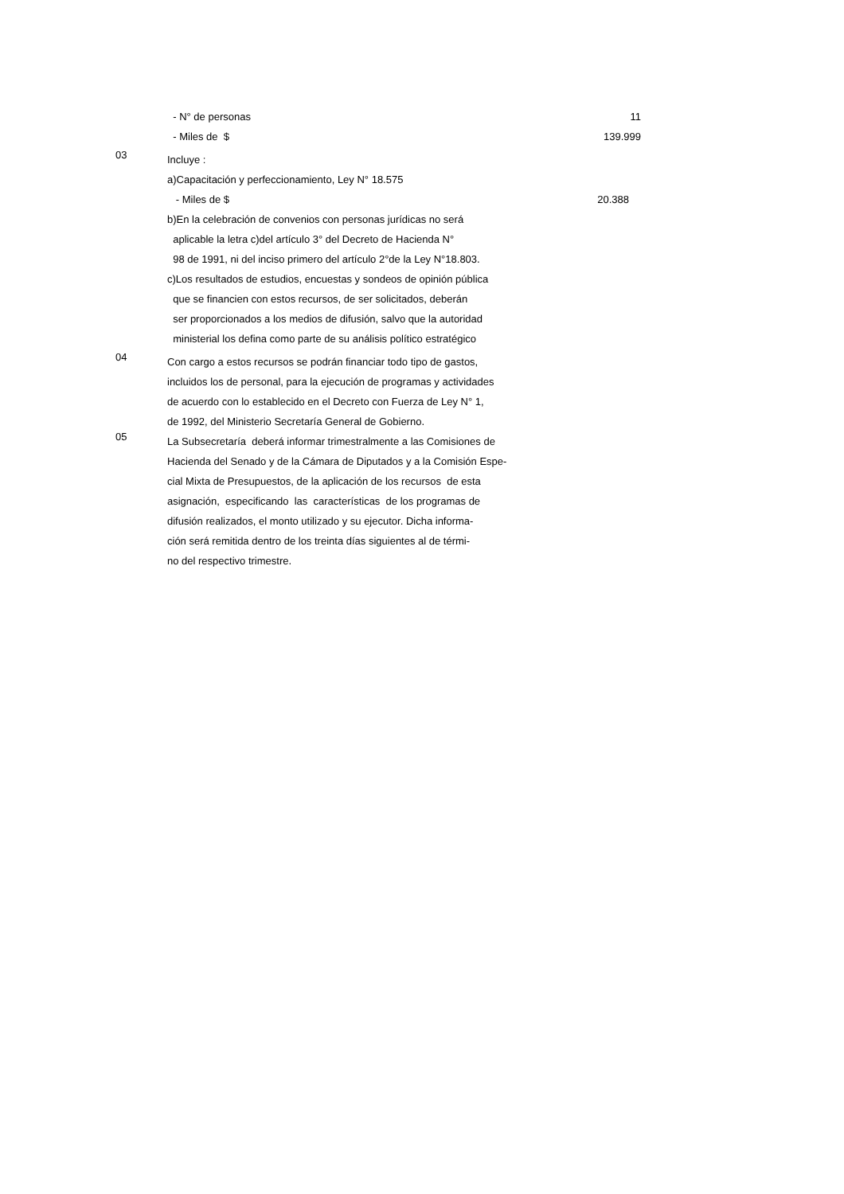- N° de personas
11
- Miles de $
139.999
03
Incluye :
a)Capacitación y perfeccionamiento, Ley N° 18.575
- Miles de $
20.388
b)En la celebración de convenios con personas jurídicas no será
aplicable la letra c)del artículo 3° del Decreto de Hacienda N°
98 de 1991, ni del inciso primero del artículo 2°de la Ley N°18.803.
c)Los resultados de estudios, encuestas y sondeos de opinión pública
que se financien con estos recursos, de ser solicitados, deberán
ser proporcionados a los medios de difusión, salvo que la autoridad
ministerial los defina como parte de su análisis político estratégico
04
Con cargo a estos recursos se podrán financiar todo tipo de gastos,
incluidos los de personal, para la ejecución de programas y actividades
de acuerdo con lo establecido en el Decreto con Fuerza de Ley N° 1,
de 1992, del Ministerio Secretaría General de Gobierno.
05
La Subsecretaría deberá informar trimestralmente a las Comisiones de
Hacienda del Senado y de la Cámara de Diputados y a la Comisión Espe-
cial Mixta de Presupuestos, de la aplicación de los recursos de esta
asignación, especificando las características de los programas de
difusión realizados, el monto utilizado y su ejecutor. Dicha informa-
ción será remitida dentro de los treinta días siguientes al de térmi-
no del respectivo trimestre.